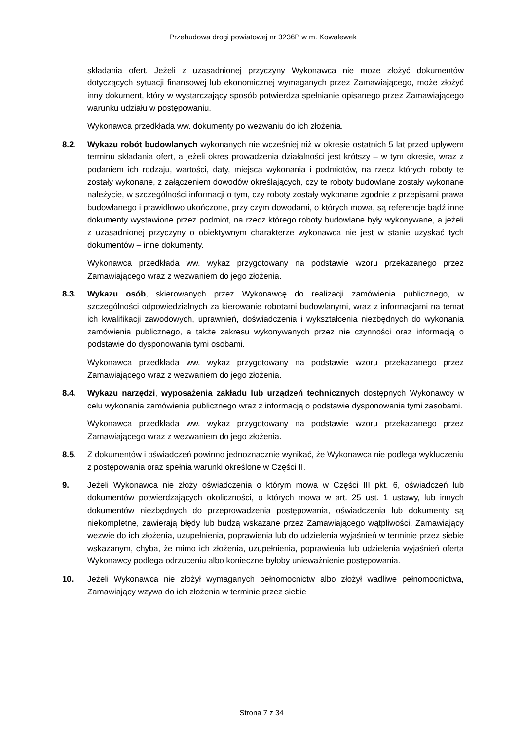Przebudowa drogi powiatowej nr 3236P w m. Kowalewek
składania ofert. Jeżeli z uzasadnionej przyczyny Wykonawca nie może złożyć dokumentów dotyczących sytuacji finansowej lub ekonomicznej wymaganych przez Zamawiającego, może złożyć inny dokument, który w wystarczający sposób potwierdza spełnianie opisanego przez Zamawiającego warunku udziału w postępowaniu.
Wykonawca przedkłada ww. dokumenty po wezwaniu do ich złożenia.
8.2. Wykazu robót budowlanych wykonanych nie wcześniej niż w okresie ostatnich 5 lat przed upływem terminu składania ofert, a jeżeli okres prowadzenia działalności jest krótszy – w tym okresie, wraz z podaniem ich rodzaju, wartości, daty, miejsca wykonania i podmiotów, na rzecz których roboty te zostały wykonane, z załączeniem dowodów określających, czy te roboty budowlane zostały wykonane należycie, w szczególności informacji o tym, czy roboty zostały wykonane zgodnie z przepisami prawa budowlanego i prawidłowo ukończone, przy czym dowodami, o których mowa, są referencje bądź inne dokumenty wystawione przez podmiot, na rzecz którego roboty budowlane były wykonywane, a jeżeli z uzasadnionej przyczyny o obiektywnym charakterze wykonawca nie jest w stanie uzyskać tych dokumentów – inne dokumenty.
Wykonawca przedkłada ww. wykaz przygotowany na podstawie wzoru przekazanego przez Zamawiającego wraz z wezwaniem do jego złożenia.
8.3. Wykazu osób, skierowanych przez Wykonawcę do realizacji zamówienia publicznego, w szczególności odpowiedzialnych za kierowanie robotami budowlanymi, wraz z informacjami na temat ich kwalifikacji zawodowych, uprawnień, doświadczenia i wykształcenia niezbędnych do wykonania zamówienia publicznego, a także zakresu wykonywanych przez nie czynności oraz informacją o podstawie do dysponowania tymi osobami.
Wykonawca przedkłada ww. wykaz przygotowany na podstawie wzoru przekazanego przez Zamawiającego wraz z wezwaniem do jego złożenia.
8.4. Wykazu narzędzi, wyposażenia zakładu lub urządzeń technicznych dostępnych Wykonawcy w celu wykonania zamówienia publicznego wraz z informacją o podstawie dysponowania tymi zasobami.
Wykonawca przedkłada ww. wykaz przygotowany na podstawie wzoru przekazanego przez Zamawiającego wraz z wezwaniem do jego złożenia.
8.5. Z dokumentów i oświadczeń powinno jednoznacznie wynikać, że Wykonawca nie podlega wykluczeniu z postępowania oraz spełnia warunki określone w Części II.
9. Jeżeli Wykonawca nie złoży oświadczenia o którym mowa w Części III pkt. 6, oświadczeń lub dokumentów potwierdzających okoliczności, o których mowa w art. 25 ust. 1 ustawy, lub innych dokumentów niezbędnych do przeprowadzenia postępowania, oświadczenia lub dokumenty są niekompletne, zawierają błędy lub budzą wskazane przez Zamawiającego wątpliwości, Zamawiający wezwie do ich złożenia, uzupełnienia, poprawienia lub do udzielenia wyjaśnień w terminie przez siebie wskazanym, chyba, że mimo ich złożenia, uzupełnienia, poprawienia lub udzielenia wyjaśnień oferta Wykonawcy podlega odrzuceniu albo konieczne byłoby unieważnienie postępowania.
10. Jeżeli Wykonawca nie złożył wymaganych pełnomocnictw albo złożył wadliwe pełnomocnictwa, Zamawiający wzywa do ich złożenia w terminie przez siebie
Strona 7 z 34